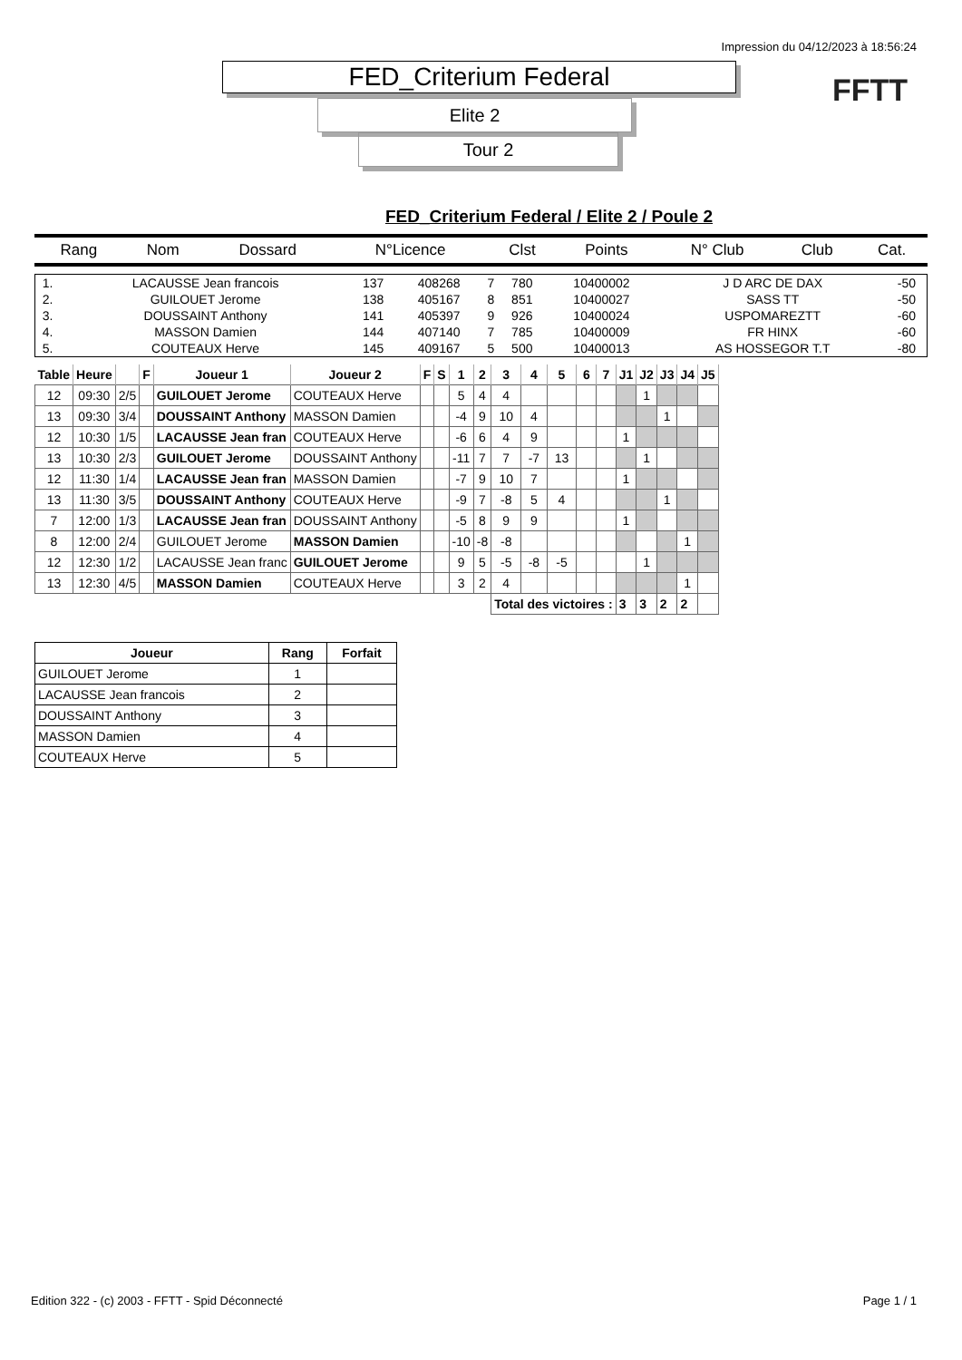Impression du 04/12/2023 à 18:56:24
FFTT
FED_Criterium Federal
Elite 2
Tour 2
FED_Criterium Federal / Elite 2 / Poule 2
| Rang | Nom | Dossard | N°Licence | Clst | Points | N° Club | Club | Cat. |
| --- | --- | --- | --- | --- | --- | --- | --- | --- |
| 1. | LACAUSSE Jean francois | 137 | 408268 | 7 | 780 | 10400002 | J D ARC DE DAX | -50 |
| 2. | GUILOUET Jerome | 138 | 405167 | 8 | 851 | 10400027 | SASS TT | -50 |
| 3. | DOUSSAINT Anthony | 141 | 405397 | 9 | 926 | 10400024 | USPOMAREZTT | -60 |
| 4. | MASSON Damien | 144 | 407140 | 7 | 785 | 10400009 | FR HINX | -60 |
| 5. | COUTEAUX Herve | 145 | 409167 | 5 | 500 | 10400013 | AS HOSSEGOR T.T | -80 |
| Table | Heure | | F | Joueur 1 | Joueur 2 | F | S | 1 | 2 | 3 | 4 | 5 | 6 | 7 | J1 | J2 | J3 | J4 | J5 |
| --- | --- | --- | --- | --- | --- | --- | --- | --- | --- | --- | --- | --- | --- | --- | --- | --- | --- | --- | --- |
| 12 | 09:30 | 2/5 | | GUILOUET Jerome | COUTEAUX Herve | | | 5 | 4 | 4 | | | | | | 1 | | | |
| 13 | 09:30 | 3/4 | | DOUSSAINT Anthony | MASSON Damien | | | -4 | 9 | 10 | 4 | | | | | | 1 | | |
| 12 | 10:30 | 1/5 | | LACAUSSE Jean fran | COUTEAUX Herve | | | -6 | 6 | 4 | 9 | | | | 1 | | | | |
| 13 | 10:30 | 2/3 | | GUILOUET Jerome | DOUSSAINT Anthony | | | -11 | 7 | 7 | -7 | 13 | | | | 1 | | | |
| 12 | 11:30 | 1/4 | | LACAUSSE Jean fran | MASSON Damien | | | -7 | 9 | 10 | 7 | | | | 1 | | | | |
| 13 | 11:30 | 3/5 | | DOUSSAINT Anthony | COUTEAUX Herve | | | -9 | 7 | -8 | 5 | 4 | | | | | 1 | | |
| 7 | 12:00 | 1/3 | | LACAUSSE Jean fran | DOUSSAINT Anthony | | | -5 | 8 | 9 | 9 | | | | 1 | | | | |
| 8 | 12:00 | 2/4 | | GUILOUET Jerome | MASSON Damien | | | -10 | -8 | -8 | | | | | | | | 1 | |
| 12 | 12:30 | 1/2 | | LACAUSSE Jean franc | GUILOUET Jerome | | | 9 | 5 | -5 | -8 | -5 | | | | 1 | | | |
| 13 | 12:30 | 4/5 | | MASSON Damien | COUTEAUX Herve | | | 3 | 2 | 4 | | | | | | | | 1 | |
| | | | | | | | | | | Total des victoires : | | | | | 3 | 3 | 2 | 2 | |
| Joueur | Rang | Forfait |
| --- | --- | --- |
| GUILOUET Jerome | 1 | |
| LACAUSSE Jean francois | 2 | |
| DOUSSAINT Anthony | 3 | |
| MASSON Damien | 4 | |
| COUTEAUX Herve | 5 | |
Edition 322 - (c) 2003 - FFTT - Spid Déconnecté Page 1 / 1